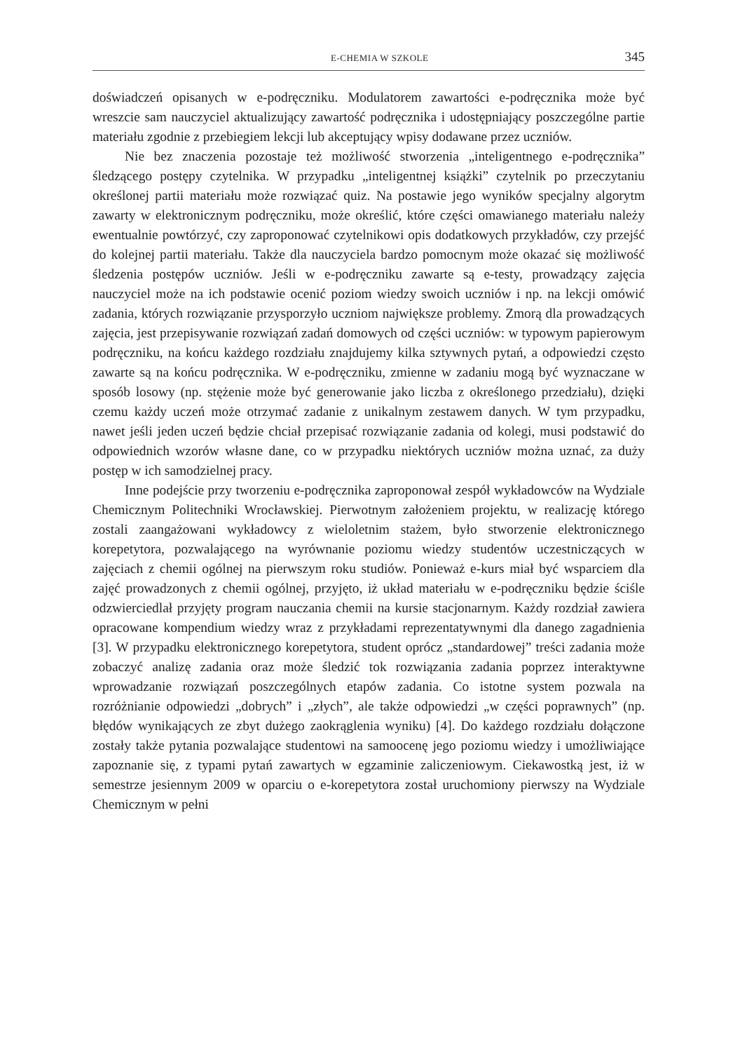E-CHEMIA W SZKOLE 345
doświadczeń opisanych w e-podręczniku. Modulatorem zawartości e-podręcznika może być wreszcie sam nauczyciel aktualizujący zawartość podręcznika i udostępniający poszczególne partie materiału zgodnie z przebiegiem lekcji lub akceptujący wpisy dodawane przez uczniów.
Nie bez znaczenia pozostaje też możliwość stworzenia „inteligentnego e-podręcznika” śledzącego postępy czytelnika. W przypadku „inteligentnej książki” czytelnik po przeczytaniu określonej partii materiału może rozwiązać quiz. Na postawie jego wyników specjalny algorytm zawarty w elektronicznym podręczniku, może określić, które części omawianego materiału należy ewentualnie powtórzyć, czy zaproponować czytelnikowi opis dodatkowych przykładów, czy przejść do kolejnej partii materiału. Także dla nauczyciela bardzo pomocnym może okazać się możliwość śledzenia postępów uczniów. Jeśli w e-podręczniku zawarte są e-testy, prowadzący zajęcia nauczyciel może na ich podstawie ocenić poziom wiedzy swoich uczniów i np. na lekcji omówić zadania, których rozwiązanie przysporzyło uczniom największe problemy. Zmorą dla prowadzących zajęcia, jest przepisywanie rozwiązań zadań domowych od części uczniów: w typowym papierowym podręczniku, na końcu każdego rozdziału znajdujemy kilka sztywnych pytań, a odpowiedzi często zawarte są na końcu podręcznika. W e-podręczniku, zmienne w zadaniu mogą być wyznaczane w sposób losowy (np. stężenie może być generowanie jako liczba z określonego przedziału), dzięki czemu każdy uczeń może otrzymać zadanie z unikalnym zestawem danych. W tym przypadku, nawet jeśli jeden uczeń będzie chciał przepisać rozwiązanie zadania od kolegi, musi podstawić do odpowiednich wzorów własne dane, co w przypadku niektórych uczniów można uznać, za duży postęp w ich samodzielnej pracy.
Inne podejście przy tworzeniu e-podręcznika zaproponował zespół wykładowców na Wydziale Chemicznym Politechniki Wrocławskiej. Pierwotnym założeniem projektu, w realizację którego zostali zaangażowani wykładowcy z wieloletnim stażem, było stworzenie elektronicznego korepetytora, pozwalającego na wyrównanie poziomu wiedzy studentów uczestniczących w zajęciach z chemii ogólnej na pierwszym roku studiów. Ponieważ e-kurs miał być wsparciem dla zajęć prowadzonych z chemii ogólnej, przyjęto, iż układ materiału w e-podręczniku będzie ściśle odzwierciedlał przyjęty program nauczania chemii na kursie stacjonarnym. Każdy rozdział zawiera opracowane kompendium wiedzy wraz z przykładami reprezentatywnymi dla danego zagadnienia [3]. W przypadku elektronicznego korepetytora, student oprócz „standardowej” treści zadania może zobaczyć analizę zadania oraz może śledzić tok rozwiązania zadania poprzez interaktywne wprowadzanie rozwiązań poszczególnych etapów zadania. Co istotne system pozwala na rozróżnianie odpowiedzi „dobrych” i „złych”, ale także odpowiedzi „w części poprawnych” (np. błędów wynikających ze zbyt dużego zaokrąglenia wyniku) [4]. Do każdego rozdziału dołączone zostały także pytania pozwalające studentowi na samoocenę jego poziomu wiedzy i umożliwiające zapoznanie się, z typami pytań zawartych w egzaminie zaliczeniowym. Ciekawostką jest, iż w semestrze jesiennym 2009 w oparciu o e-korepetytora został uruchomiony pierwszy na Wydziale Chemicznym w pełni